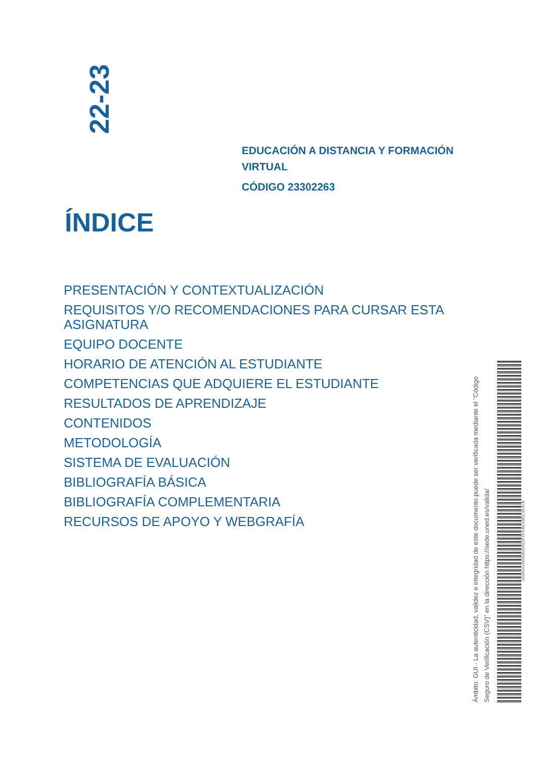22-23
EDUCACIÓN A DISTANCIA Y FORMACIÓN VIRTUAL
CÓDIGO 23302263
ÍNDICE
PRESENTACIÓN Y CONTEXTUALIZACIÓN
REQUISITOS Y/O RECOMENDACIONES PARA CURSAR ESTA ASIGNATURA
EQUIPO DOCENTE
HORARIO DE ATENCIÓN AL ESTUDIANTE
COMPETENCIAS QUE ADQUIERE EL ESTUDIANTE
RESULTADOS DE APRENDIZAJE
CONTENIDOS
METODOLOGÍA
SISTEMA DE EVALUACIÓN
BIBLIOGRAFÍA BÁSICA
BIBLIOGRAFÍA COMPLEMENTARIA
RECURSOS DE APOYO Y WEBGRAFÍA
Ámbito: GUI - La autenticidad, validez e integridad de este documento puede ser verificada mediante el "Código Seguro de Verificación (CSV)" en la dirección https://sede.uned.es/valida/
2A0A151664DB1D9E2FDFDBC58EC3E4CB